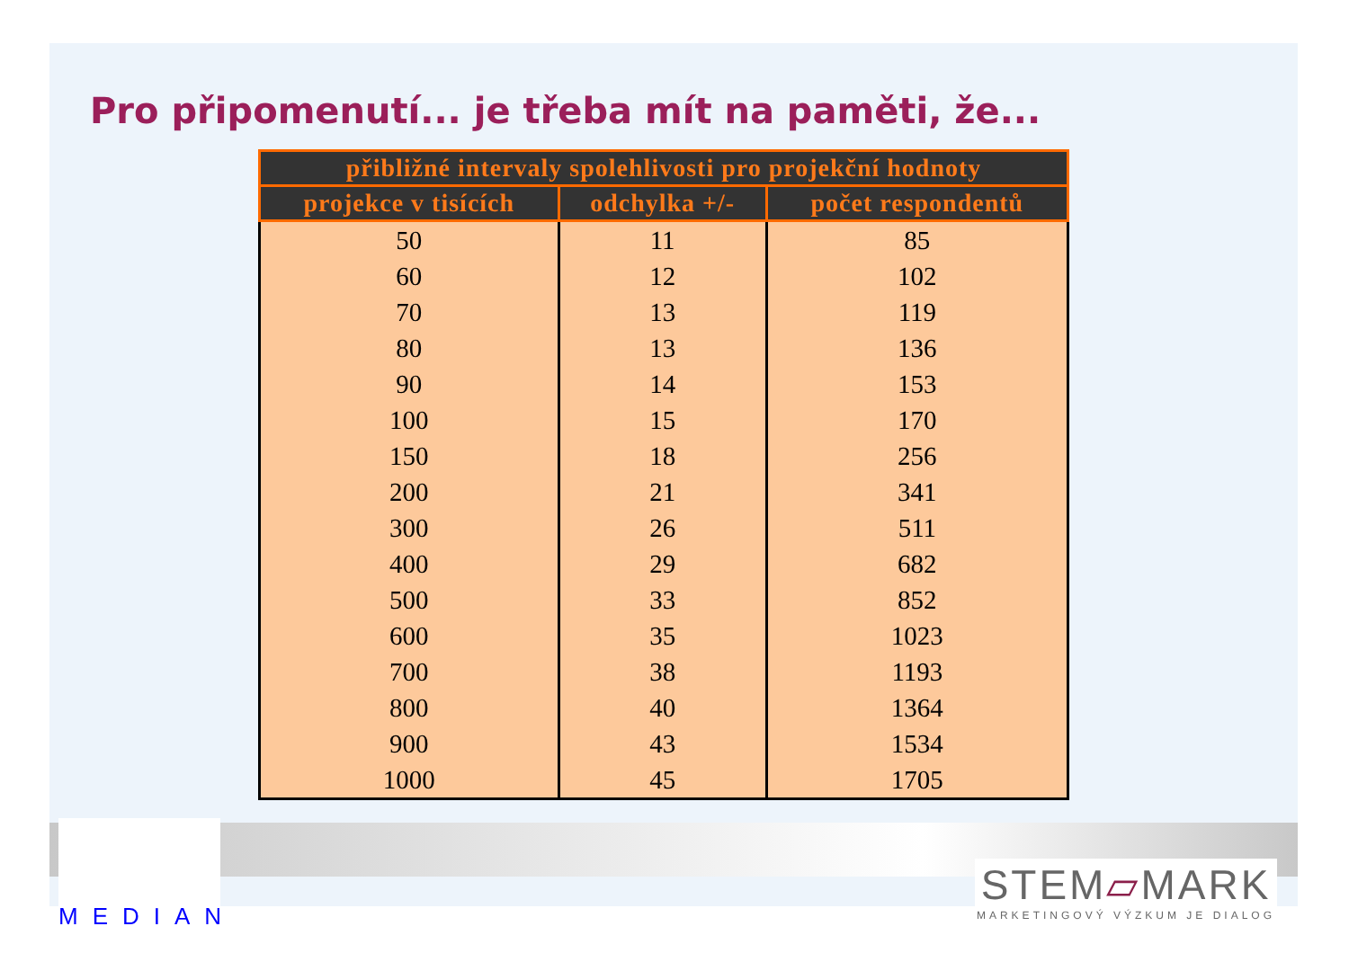Pro připomenutí... je třeba mít na paměti, že...
| přibližné intervaly spolehlivosti pro projekční hodnoty | | |
| --- | --- | --- |
| projekce v tisících | odchylka +/- | počet respondentů |
| 50 | 11 | 85 |
| 60 | 12 | 102 |
| 70 | 13 | 119 |
| 80 | 13 | 136 |
| 90 | 14 | 153 |
| 100 | 15 | 170 |
| 150 | 18 | 256 |
| 200 | 21 | 341 |
| 300 | 26 | 511 |
| 400 | 29 | 682 |
| 500 | 33 | 852 |
| 600 | 35 | 1023 |
| 700 | 38 | 1193 |
| 800 | 40 | 1364 |
| 900 | 43 | 1534 |
| 1000 | 45 | 1705 |
MEDIAN
STEM▱MARK
MARKETINGOVÝ VÝZKUM JE DIALOG